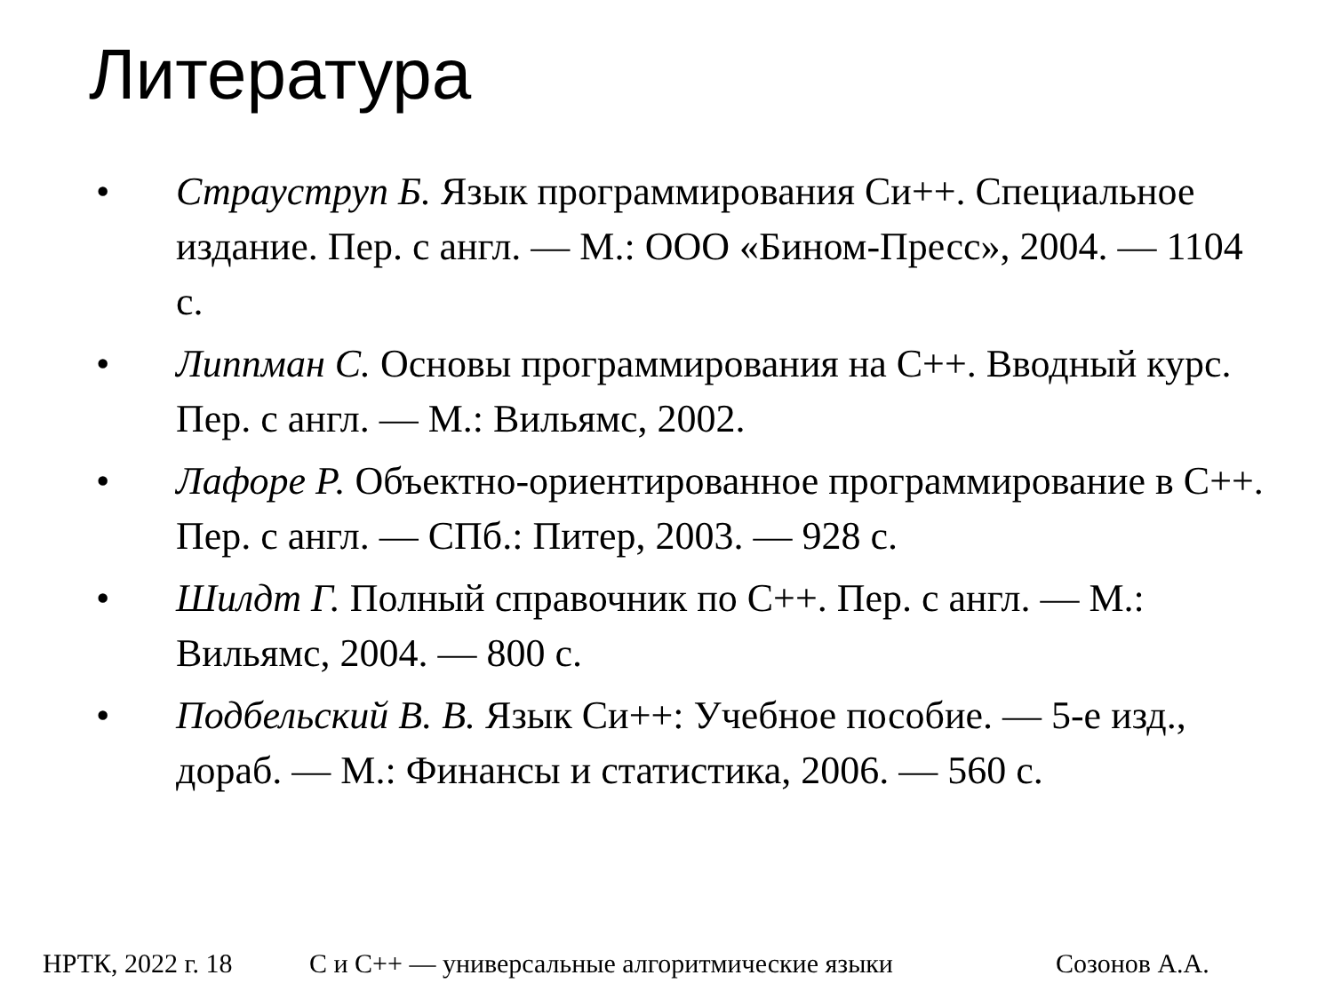Литература
• Страуструп Б. Язык программирования Си++. Специальное издание. Пер. с англ. — М.: ООО «Бином-Пресс», 2004. — 1104 с.
• Липпман С. Основы программирования на С++. Вводный курс. Пер. с англ. — М.: Вильямс, 2002.
• Лафоре Р. Объектно-ориентированное программирование в С++. Пер. с англ. — СПб.: Питер, 2003. — 928 с.
• Шилдт Г. Полный справочник по С++. Пер. с англ. — М.: Вильямс, 2004. — 800 с.
• Подбельский В. В. Язык Си++: Учебное пособие. — 5-е изд., дораб. — М.: Финансы и статистика, 2006. — 560 с.
НРТК, 2022 г. 18 С и С++ — универсальные алгоритмические языки Созонов А.А.